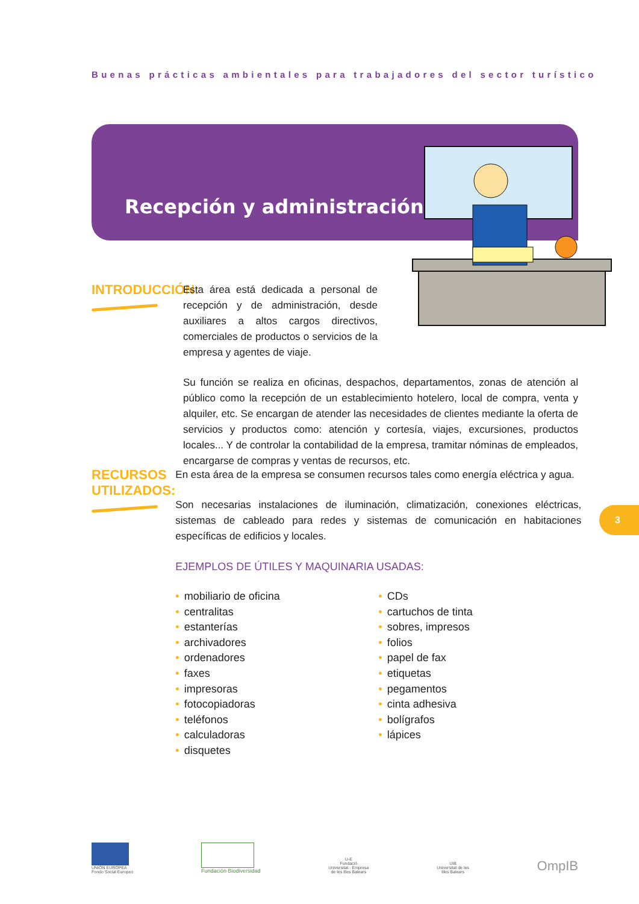Buenas prácticas ambientales para trabajadores del sector turístico
Recepción y administración
INTRODUCCIÓN:
Esta área está dedicada a personal de recepción y de administración, desde auxiliares a altos cargos directivos, comerciales de productos o servicios de la empresa y agentes de viaje.
Su función se realiza en oficinas, despachos, departamentos, zonas de atención al público como la recepción de un establecimiento hotelero, local de compra, venta y alquiler, etc. Se encargan de atender las necesidades de clientes mediante la oferta de servicios y productos como: atención y cortesía, viajes, excursiones, productos locales... Y de controlar la contabilidad de la empresa, tramitar nóminas de empleados, encargarse de compras y ventas de recursos, etc.
RECURSOS
UTILIZADOS:
En esta área de la empresa se consumen recursos tales como energía eléctrica y agua.
Son necesarias instalaciones de iluminación, climatización, conexiones eléctricas, sistemas de cableado para redes y sistemas de comunicación en habitaciones específicas de edificios y locales.
EJEMPLOS DE ÚTILES Y MAQUINARIA USADAS:
• mobiliario de oficina
• centralitas
• estanterías
• archivadores
• ordenadores
• faxes
• impresoras
• fotocopiadoras
• teléfonos
• calculadoras
• disquetes
• CDs
• cartuchos de tinta
• sobres, impresos
• folios
• papel de fax
• etiquetas
• pegamentos
• cinta adhesiva
• bolígrafos
• lápices
3
UNIÓN EUROPEA
Fondo Social Europeo
Fundación Biodiversidad
U-E
Fundació
Universitat - Empresa
de les Illes Balears
UIB
Universitat de les
Illes Balears
OmpIB